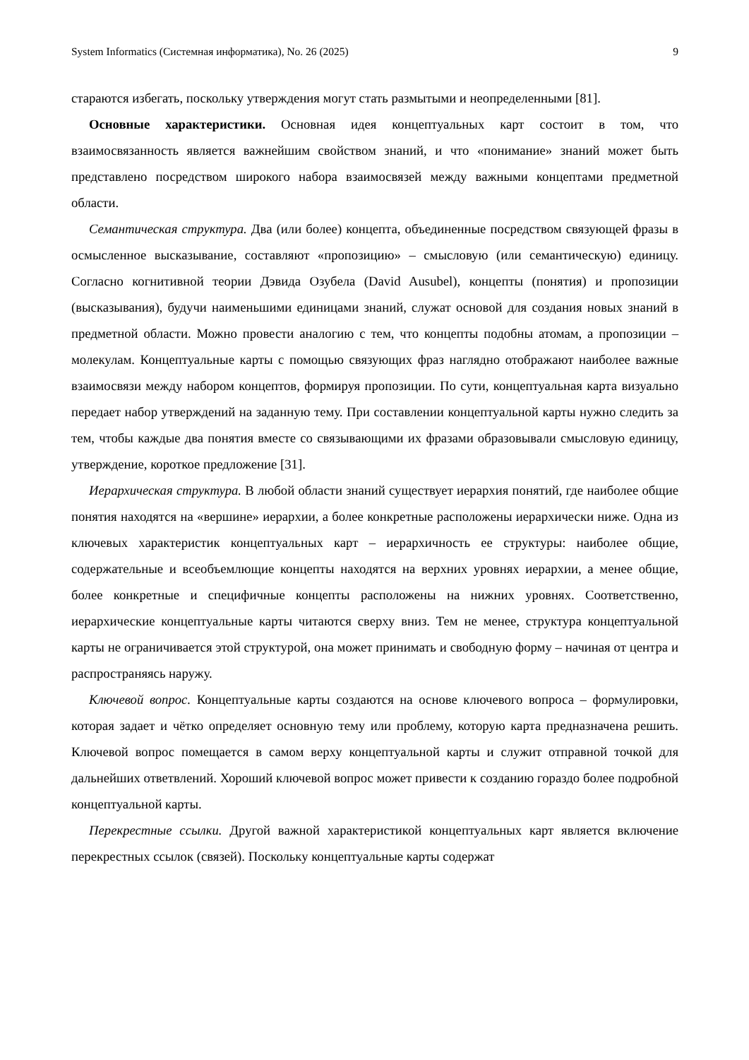System Informatics (Системная информатика), No. 26 (2025) 9
стараются избегать, поскольку утверждения могут стать размытыми и неопределенными [81].
Основные характеристики. Основная идея концептуальных карт состоит в том, что взаимосвязанность является важнейшим свойством знаний, и что «понимание» знаний может быть представлено посредством широкого набора взаимосвязей между важными концептами предметной области.
Семантическая структура. Два (или более) концепта, объединенные посредством связующей фразы в осмысленное высказывание, составляют «пропозицию» – смысловую (или семантическую) единицу. Согласно когнитивной теории Дэвида Озубела (David Ausubel), концепты (понятия) и пропозиции (высказывания), будучи наименьшими единицами знаний, служат основой для создания новых знаний в предметной области. Можно провести аналогию с тем, что концепты подобны атомам, а пропозиции – молекулам. Концептуальные карты с помощью связующих фраз наглядно отображают наиболее важные взаимосвязи между набором концептов, формируя пропозиции. По сути, концептуальная карта визуально передает набор утверждений на заданную тему. При составлении концептуальной карты нужно следить за тем, чтобы каждые два понятия вместе со связывающими их фразами образовывали смысловую единицу, утверждение, короткое предложение [31].
Иерархическая структура. В любой области знаний существует иерархия понятий, где наиболее общие понятия находятся на «вершине» иерархии, а более конкретные расположены иерархически ниже. Одна из ключевых характеристик концептуальных карт – иерархичность ее структуры: наиболее общие, содержательные и всеобъемлющие концепты находятся на верхних уровнях иерархии, а менее общие, более конкретные и специфичные концепты расположены на нижних уровнях. Соответственно, иерархические концептуальные карты читаются сверху вниз. Тем не менее, структура концептуальной карты не ограничивается этой структурой, она может принимать и свободную форму – начиная от центра и распространяясь наружу.
Ключевой вопрос. Концептуальные карты создаются на основе ключевого вопроса – формулировки, которая задает и чётко определяет основную тему или проблему, которую карта предназначена решить. Ключевой вопрос помещается в самом верху концептуальной карты и служит отправной точкой для дальнейших ответвлений. Хороший ключевой вопрос может привести к созданию гораздо более подробной концептуальной карты.
Перекрестные ссылки. Другой важной характеристикой концептуальных карт является включение перекрестных ссылок (связей). Поскольку концептуальные карты содержат